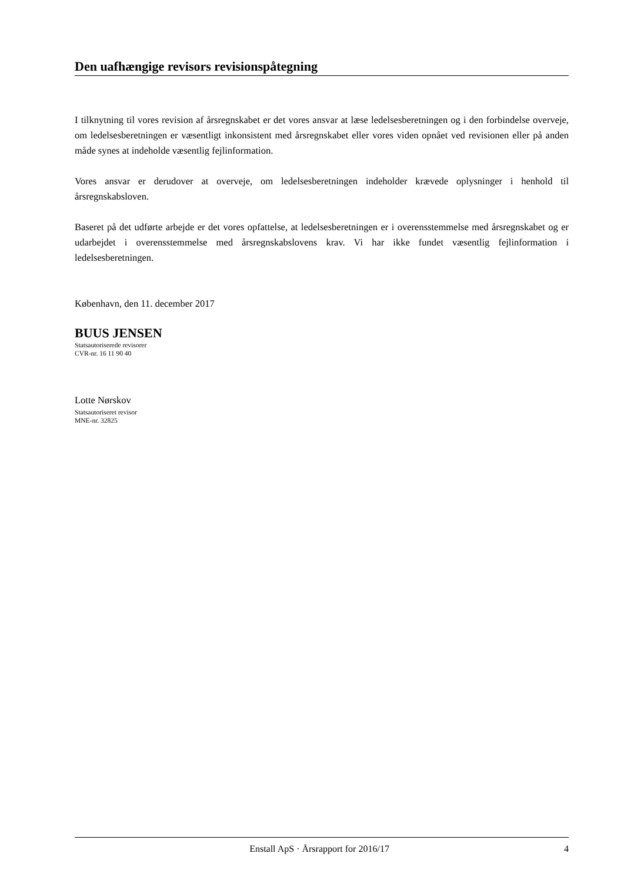Den uafhængige revisors revisionspåtegning
I tilknytning til vores revision af årsregnskabet er det vores ansvar at læse ledelsesberetningen og i den forbindelse overveje, om ledelsesberetningen er væsentligt inkonsistent med årsregnskabet eller vores viden opnået ved revisionen eller på anden måde synes at indeholde væsentlig fejlinformation.
Vores ansvar er derudover at overveje, om ledelsesberetningen indeholder krævede oplysninger i henhold til årsregnskabsloven.
Baseret på det udførte arbejde er det vores opfattelse, at ledelsesberetningen er i overensstemmelse med årsregnskabet og er udarbejdet i overensstemmelse med årsregnskabslovens krav. Vi har ikke fundet væsentlig fejlinformation i ledelsesberetningen.
København, den 11. december 2017
BUUS JENSEN
Statsautoriserede revisorer
CVR-nr. 16 11 90 40
Lotte Nørskov
Statsautoriseret revisor
MNE-nr. 32825
Enstall ApS · Årsrapport for 2016/17 4